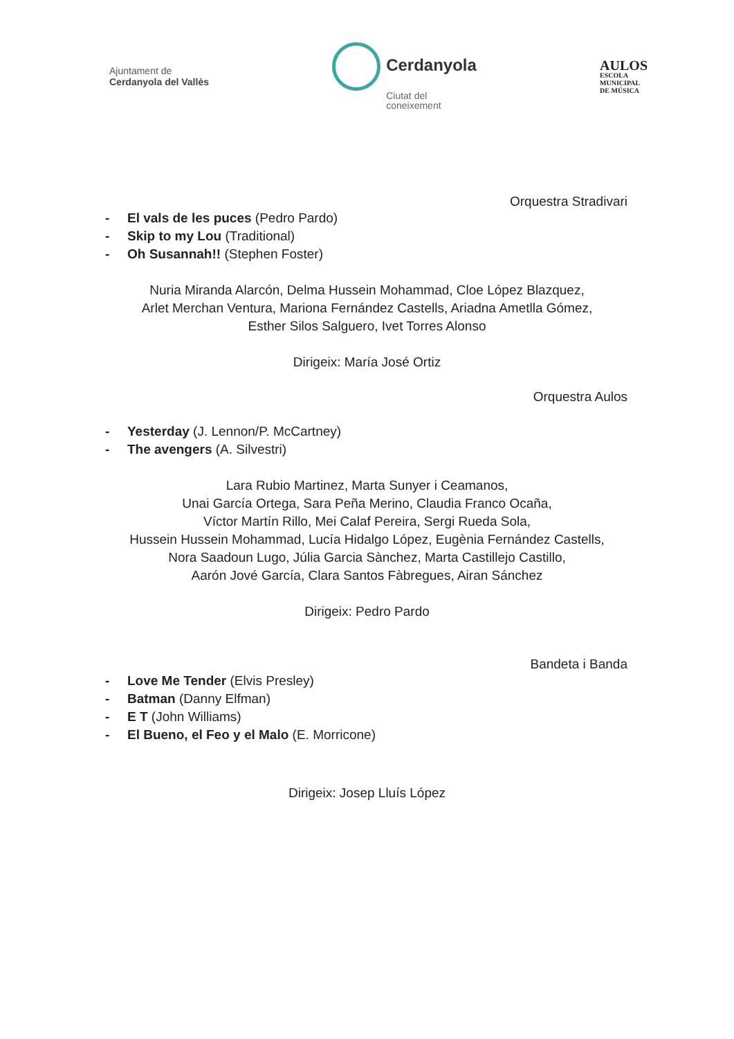Ajuntament de
Cerdanyola del Vallès
Cerdanyola
Ciutat del
coneixement
AULOS
ESCOLA
MUNICIPAL
DE MÚSICA
Orquestra Stradivari
- El vals de les puces (Pedro Pardo)
- Skip to my Lou (Traditional)
- Oh Susannah!! (Stephen Foster)
Nuria Miranda Alarcón, Delma Hussein Mohammad, Cloe López Blazquez,
Arlet Merchan Ventura, Mariona Fernández Castells, Ariadna Ametlla Gómez,
Esther Silos Salguero, Ivet Torres Alonso
Dirigeix: María José Ortiz
Orquestra Aulos
- Yesterday (J. Lennon/P. McCartney)
- The avengers (A. Silvestri)
Lara Rubio Martinez, Marta Sunyer i Ceamanos,
Unai García Ortega, Sara Peña Merino, Claudia Franco Ocaña,
Víctor Martín Rillo, Mei Calaf Pereira, Sergi Rueda Sola,
Hussein Hussein Mohammad, Lucía Hidalgo López, Eugènia Fernández Castells,
Nora Saadoun Lugo, Júlia Garcia Sànchez, Marta Castillejo Castillo,
Aarón Jové García, Clara Santos Fàbregues, Airan Sánchez
Dirigeix: Pedro Pardo
Bandeta i Banda
- Love Me Tender (Elvis Presley)
- Batman (Danny Elfman)
- E T (John Williams)
- El Bueno, el Feo y el Malo (E. Morricone)
Dirigeix: Josep Lluís López